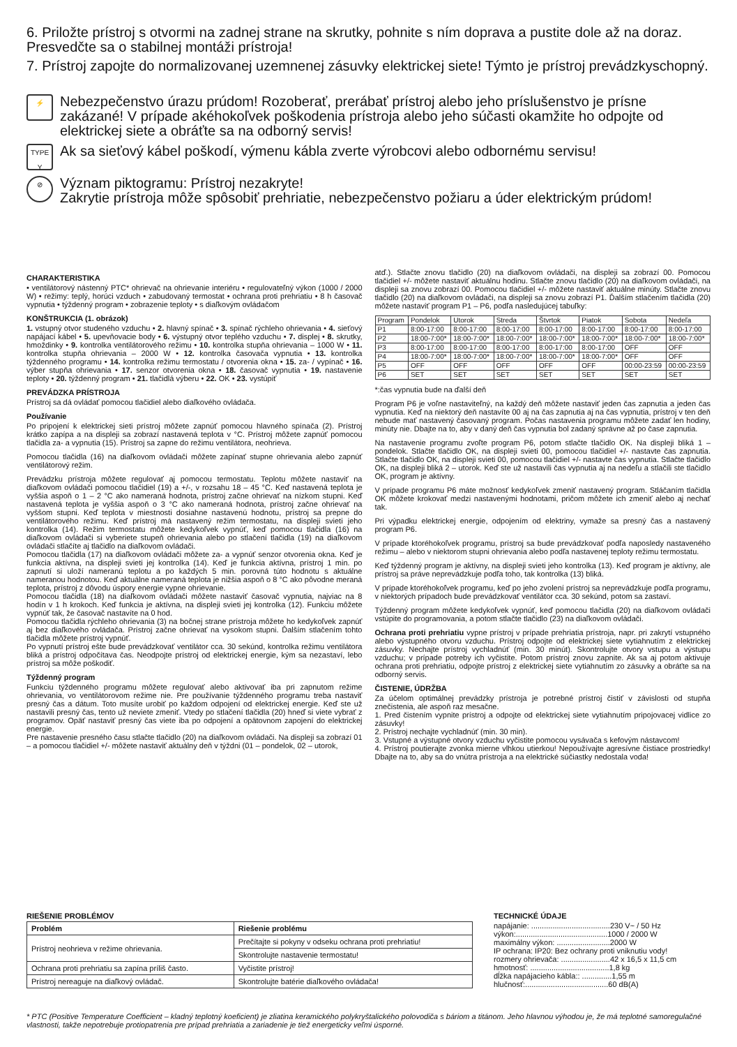6. Priložte prístroj s otvormi na zadnej strane na skrutky, pohnite s ním doprava a pustite dole až na doraz. Presvedčte sa o stabilnej montáži prístroja!
7. Prístroj zapojte do normalizovanej uzemnenej zásuvky elektrickej siete! Týmto je prístroj prevádzkyschopný.
⚡
Nebezpečenstvo úrazu prúdom! Rozoberať, prerábať prístroj alebo jeho príslušenstvo je prísne zakázané! V prípade akéhokoľvek poškodenia prístroja alebo jeho súčasti okamžite ho odpojte od elektrickej siete a obráťte sa na odborný servis!
TYPE Y
Ak sa sieťový kábel poškodí, výmenu kábla zverte výrobcovi alebo odbornému servisu!
⊘
Význam piktogramu: Prístroj nezakryte!
Zakrytie prístroja môže spôsobiť prehriatie, nebezpečenstvo požiaru a úder elektrickým prúdom!
CHARAKTERISTIKA
• ventilátorový nástenný PTC* ohrievač na ohrievanie interiéru • regulovateľný výkon (1000 / 2000 W) • režimy: teplý, horúci vzduch • zabudovaný termostat • ochrana proti prehriatiu • 8 h časovač vypnutia • týždenný program • zobrazenie teploty • s diaľkovým ovládačom
KONŠTRUKCIA (1. obrázok)
1. vstupný otvor studeného vzduchu • 2. hlavný spínač • 3. spínač rýchleho ohrievania • 4. sieťový napájací kábel • 5. upevňovacie body • 6. výstupný otvor teplého vzduchu • 7. displej • 8. skrutky, hmoždinky • 9. kontrolka ventilátorového režimu • 10. kontrolka stupňa ohrievania – 1000 W • 11. kontrolka stupňa ohrievania – 2000 W • 12. kontrolka časovača vypnutia • 13. kontrolka týždenného programu • 14. kontrolka režimu termostatu / otvorenia okna • 15. za- / vypínač • 16. výber stupňa ohrievania • 17. senzor otvorenia okna • 18. časovač vypnutia • 19. nastavenie teploty • 20. týždenný program • 21. tlačidlá výberu • 22. OK • 23. vystúpiť
PREVÁDZKA PRÍSTROJA
Prístroj sa dá ovládať pomocou tlačidiel alebo diaľkového ovládača.
Používanie
Po pripojení k elektrickej sieti prístroj môžete zapnúť pomocou hlavného spínača (2). Prístroj krátko zapípa a na displeji sa zobrazí nastavená teplota v °C. Prístroj môžete zapnúť pomocou tlačidla za- a vypnutia (15). Prístroj sa zapne do režimu ventilátora, neohrieva.
Pomocou tlačidla (16) na diaľkovom ovládači môžete zapínať stupne ohrievania alebo zapnúť ventilátorový režim.
Prevádzku prístroja môžete regulovať aj pomocou termostatu. Teplotu môžete nastaviť na diaľkovom ovládači pomocou tlačidiel (19) a +/-, v rozsahu 18 – 45 °C. Keď nastavená teplota je vyššia aspoň o 1 – 2 °C ako nameraná hodnota, prístroj začne ohrievať na nízkom stupni. Keď nastavená teplota je vyššia aspoň o 3 °C ako nameraná hodnota, prístroj začne ohrievať na vyššom stupni. Keď teplota v miestnosti dosiahne nastavenú hodnotu, prístroj sa prepne do ventilátorového režimu. Keď prístroj má nastavený režim termostatu, na displeji svieti jeho kontrolka (14). Režim termostatu môžete kedykoľvek vypnúť, keď pomocou tlačidla (16) na diaľkovom ovládači si vyberiete stupeň ohrievania alebo po stlačení tlačidla (19) na diaľkovom ovládači stlačíte aj tlačidlo na diaľkovom ovládači.
Pomocou tlačidla (17) na diaľkovom ovládači môžete za- a vypnúť senzor otvorenia okna. Keď je funkcia aktívna, na displeji svieti jej kontrolka (14). Keď je funkcia aktívna, prístroj 1 min. po zapnutí si uloží nameranú teplotu a po každých 5 min. porovná túto hodnotu s aktuálne nameranou hodnotou. Keď aktuálne nameraná teplota je nižšia aspoň o 8 °C ako pôvodne meraná teplota, prístroj z dôvodu úspory energie vypne ohrievanie.
Pomocou tlačidla (18) na diaľkovom ovládači môžete nastaviť časovač vypnutia, najviac na 8 hodín v 1 h krokoch. Keď funkcia je aktívna, na displeji svieti jej kontrolka (12). Funkciu môžete vypnúť tak, že časovač nastavíte na 0 hod.
Pomocou tlačidla rýchleho ohrievania (3) na bočnej strane prístroja môžete ho kedykoľvek zapnúť aj bez diaľkového ovládača. Prístroj začne ohrievať na vysokom stupni. Ďalším stlačením tohto tlačidla môžete prístroj vypnúť.
Po vypnutí prístroj ešte bude prevádzkovať ventilátor cca. 30 sekúnd, kontrolka režimu ventilátora bliká a prístroj odpočítava čas. Neodpojte prístroj od elektrickej energie, kým sa nezastaví, lebo prístroj sa môže poškodiť.
Týždenný program
Funkciu týždenného programu môžete regulovať alebo aktivovať iba pri zapnutom režime ohrievania, vo ventilátorovom režime nie. Pre používanie týždenného programu treba nastaviť presný čas a dátum. Toto musíte urobiť po každom odpojení od elektrickej energie. Keď ste už nastavili presný čas, tento už neviete zmeniť. Vtedy po stlačení tlačidla (20) hneď si viete vybrať z programov. Opäť nastaviť presný čas viete iba po odpojení a opätovnom zapojení do elektrickej energie.
Pre nastavenie presného času stlačte tlačidlo (20) na diaľkovom ovládači. Na displeji sa zobrazí 01 – a pomocou tlačidiel +/- môžete nastaviť aktuálny deň v týždni (01 – pondelok, 02 – utorok,
atď.). Stlačte znovu tlačidlo (20) na diaľkovom ovládači, na displeji sa zobrazí 00. Pomocou tlačidiel +/- môžete nastaviť aktuálnu hodinu. Stlačte znovu tlačidlo (20) na diaľkovom ovládači, na displeji sa znovu zobrazí 00. Pomocou tlačidiel +/- môžete nastaviť aktuálne minúty. Stlačte znovu tlačidlo (20) na diaľkovom ovládači, na displeji sa znovu zobrazí P1. Ďalším stlačením tlačidla (20) môžete nastaviť program P1 – P6, podľa nasledujúcej tabuľky:
| Program | Pondelok | Utorok | Streda | Štvrtok | Piatok | Sobota | Nedeľa |
| --- | --- | --- | --- | --- | --- | --- | --- |
| P1 | 8:00-17:00 | 8:00-17:00 | 8:00-17:00 | 8:00-17:00 | 8:00-17:00 | 8:00-17:00 | 8:00-17:00 |
| P2 | 18:00-7:00* | 18:00-7:00* | 18:00-7:00* | 18:00-7:00* | 18:00-7:00* | 18:00-7:00* | 18:00-7:00* |
| P3 | 8:00-17:00 | 8:00-17:00 | 8:00-17:00 | 8:00-17:00 | 8:00-17:00 | OFF | OFF |
| P4 | 18:00-7:00* | 18:00-7:00* | 18:00-7:00* | 18:00-7:00* | 18:00-7:00* | OFF | OFF |
| P5 | OFF | OFF | OFF | OFF | OFF | 00:00-23:59 | 00:00-23:59 |
| P6 | SET | SET | SET | SET | SET | SET | SET |
*:čas vypnutia bude na ďalší deň
Program P6 je voľne nastaviteľný, na každý deň môžete nastaviť jeden čas zapnutia a jeden čas vypnutia. Keď na niektorý deň nastavíte 00 aj na čas zapnutia aj na čas vypnutia, prístroj v ten deň nebude mať nastavený časovaný program. Počas nastavenia programu môžete zadať len hodiny, minúty nie. Dbajte na to, aby v daný deň čas vypnutia bol zadaný správne až po čase zapnutia.
Na nastavenie programu zvoľte program P6, potom stlačte tlačidlo OK. Na displeji bliká 1 – pondelok. Stlačte tlačidlo OK, na displeji svieti 00, pomocou tlačidiel +/- nastavte čas zapnutia. Stlačte tlačidlo OK, na displeji svieti 00, pomocou tlačidiel +/- nastavte čas vypnutia. Stlačte tlačidlo OK, na displeji bliká 2 – utorok. Keď ste už nastavili čas vypnutia aj na nedeľu a stlačili ste tlačidlo OK, program je aktívny.
V prípade programu P6 máte možnosť kedykoľvek zmeniť nastavený program. Stláčaním tlačidla OK môžete krokovať medzi nastavenými hodnotami, pričom môžete ich zmeniť alebo aj nechať tak.
Pri výpadku elektrickej energie, odpojením od elektriny, vymaže sa presný čas a nastavený program P6.
V prípade ktoréhokoľvek programu, prístroj sa bude prevádzkovať podľa naposledy nastaveného režimu – alebo v niektorom stupni ohrievania alebo podľa nastavenej teploty režimu termostatu.
Keď týždenný program je aktívny, na displeji svieti jeho kontrolka (13). Keď program je aktívny, ale prístroj sa práve neprevádzkuje podľa toho, tak kontrolka (13) bliká.
V prípade ktoréhokoľvek programu, keď po jeho zvolení prístroj sa neprevádzkuje podľa programu, v niektorých prípadoch bude prevádzkovať ventilátor cca. 30 sekúnd, potom sa zastaví.
Týždenný program môžete kedykoľvek vypnúť, keď pomocou tlačidla (20) na diaľkovom ovládači vstúpite do programovania, a potom stlačte tlačidlo (23) na diaľkovom ovládači.
Ochrana proti prehriatiu vypne prístroj v prípade prehriatia prístroja, napr. pri zakrytí vstupného alebo výstupného otvoru vzduchu. Prístroj odpojte od elektrickej siete vytiahnutím z elektrickej zásuvky. Nechajte prístroj vychladnúť (min. 30 minút). Skontrolujte otvory vstupu a výstupu vzduchu; v prípade potreby ich vyčistite. Potom prístroj znovu zapnite. Ak sa aj potom aktivuje ochrana proti prehriatiu, odpojte prístroj z elektrickej siete vytiahnutím zo zásuvky a obráťte sa na odborný servis.
ČISTENIE, ÚDRŽBA
Za účelom optimálnej prevádzky prístroja je potrebné prístroj čistiť v závislosti od stupňa znečistenia, ale aspoň raz mesačne.
1. Pred čistením vypnite prístroj a odpojte od elektrickej siete vytiahnutím pripojovacej vidlice zo zásuvky!
2. Prístroj nechajte vychladnúť (min. 30 min).
3. Vstupné a výstupné otvory vzduchu vyčistite pomocou vysávača s kefovým nástavcom!
4. Prístroj poutierajte zvonka mierne vlhkou utierkou! Nepoužívajte agresívne čistiace prostriedky! Dbajte na to, aby sa do vnútra prístroja a na elektrické súčiastky nedostala voda!
RIEŠENIE PROBLÉMOV
| Problém | Riešenie problému |
| --- | --- |
| Prístroj neohrieva v režime ohrievania. | Prečítajte si pokyny v odseku ochrana proti prehriatiu! |
| | Skontrolujte nastavenie termostatu! |
| Ochrana proti prehriatiu sa zapína príliš často. | Vyčistite prístroj! |
| Prístroj nereaguje na diaľkový ovládač. | Skontrolujte batérie diaľkového ovládača! |
TECHNICKÉ ÚDAJE
napájanie: .....................................230 V~ / 50 Hz
výkon:...........................................1000 / 2000 W
maximálny výkon: .........................2000 W
IP ochrana: IP20: Bez ochrany proti vniknutiu vody!
rozmery ohrievača: .......................42 x 16,5 x 11,5 cm
hmotnosť: .....................................1,8 kg
dĺžka napájacieho kábla:: ..............1,55 m
hlučnosť:.......................................60 dB(A)
* PTC (Positive Temperature Coefficient – kladný teplotný koeficient) je zliatina keramického polykryštalického polovodiča s báriom a titánom. Jeho hlavnou výhodou je, že má teplotné samoregulačné vlastnosti, takže nepotrebuje protiopatrenia pre prípad prehriatia a zariadenie je tiež energeticky veľmi úsporné.